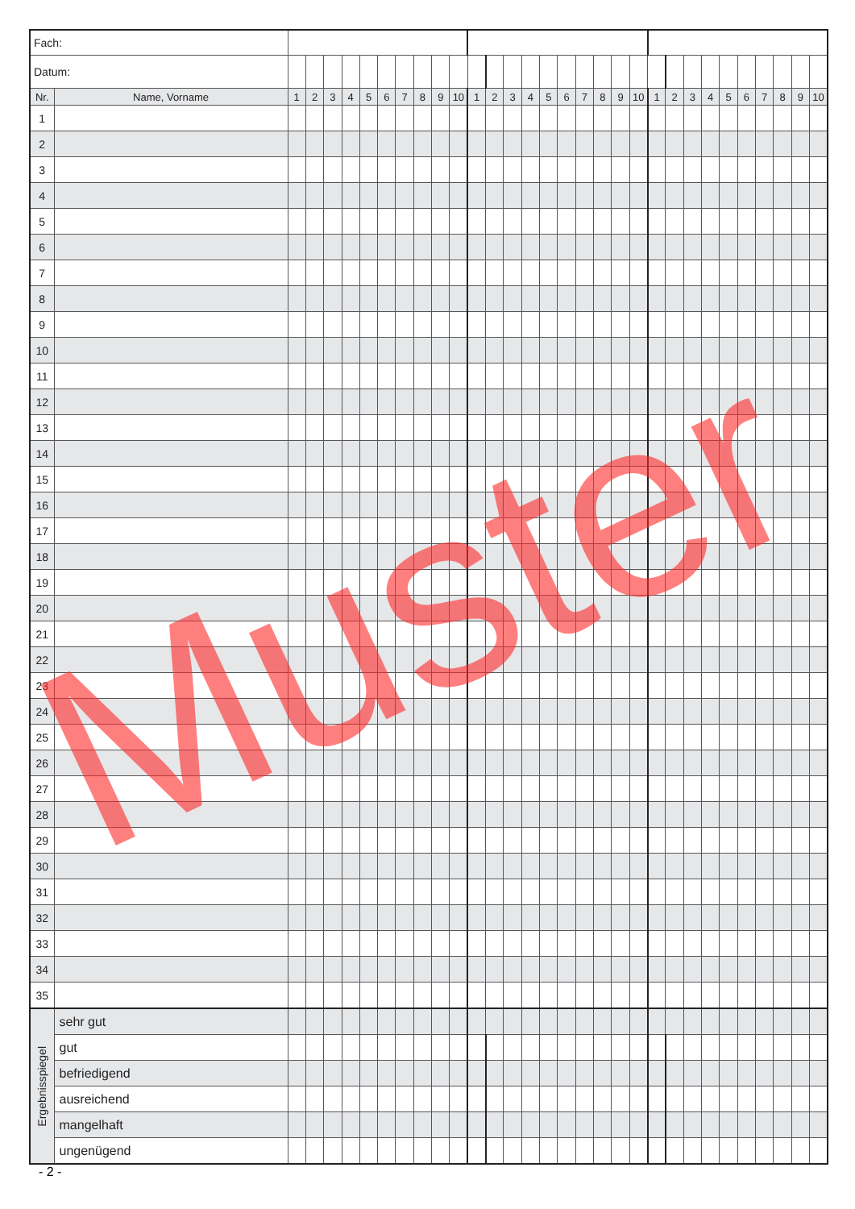| Fach: | | | | | | | | | | | | | | | | | | | | | | | | | | | | | | | |
| Datum: | | | | | | | | | | | | | | | | | | | | | | | | | | | | | | | |
| Nr. | Name, Vorname | 1 | 2 | 3 | 4 | 5 | 6 | 7 | 8 | 9 | 10 | 1 | 2 | 3 | 4 | 5 | 6 | 7 | 8 | 9 | 10 | 1 | 2 | 3 | 4 | 5 | 6 | 7 | 8 | 9 | 10 |
| 1 | | | | | | | | | | | | | | | | | | | | | | | | | | | | | | | |
| 2 | | | | | | | | | | | | | | | | | | | | | | | | | | | | | | | |
| 3 | | | | | | | | | | | | | | | | | | | | | | | | | | | | | | | |
| 4 | | | | | | | | | | | | | | | | | | | | | | | | | | | | | | | |
| 5 | | | | | | | | | | | | | | | | | | | | | | | | | | | | | | | |
| 6 | | | | | | | | | | | | | | | | | | | | | | | | | | | | | | | |
| 7 | | | | | | | | | | | | | | | | | | | | | | | | | | | | | | | |
| 8 | | | | | | | | | | | | | | | | | | | | | | | | | | | | | | | |
| 9 | | | | | | | | | | | | | | | | | | | | | | | | | | | | | | | |
| 10 | | | | | | | | | | | | | | | | | | | | | | | | | | | | | | | |
| 11 | | | | | | | | | | | | | | | | | | | | | | | | | | | | | | | |
| 12 | | | | | | | | | | | | | | | | | | | | | | | | | | | | | | | |
| 13 | | | | | | | | | | | | | | | | | | | | | | | | | | | | | | | |
| 14 | | | | | | | | | | | | | | | | | | | | | | | | | | | | | | | |
| 15 | | | | | | | | | | | | | | | | | | | | | | | | | | | | | | | |
| 16 | | | | | | | | | | | | | | | | | | | | | | | | | | | | | | | |
| 17 | | | | | | | | | | | | | | | | | | | | | | | | | | | | | | | |
| 18 | | | | | | | | | | | | | | | | | | | | | | | | | | | | | | | |
| 19 | | | | | | | | | | | | | | | | | | | | | | | | | | | | | | | |
| 20 | | | | | | | | | | | | | | | | | | | | | | | | | | | | | | | |
| 21 | | | | | | | | | | | | | | | | | | | | | | | | | | | | | | | |
| 22 | | | | | | | | | | | | | | | | | | | | | | | | | | | | | | | |
| 23 | | | | | | | | | | | | | | | | | | | | | | | | | | | | | | | |
| 24 | | | | | | | | | | | | | | | | | | | | | | | | | | | | | | | |
| 25 | | | | | | | | | | | | | | | | | | | | | | | | | | | | | | | |
| 26 | | | | | | | | | | | | | | | | | | | | | | | | | | | | | | | |
| 27 | | | | | | | | | | | | | | | | | | | | | | | | | | | | | | | |
| 28 | | | | | | | | | | | | | | | | | | | | | | | | | | | | | | | |
| 29 | | | | | | | | | | | | | | | | | | | | | | | | | | | | | | | |
| 30 | | | | | | | | | | | | | | | | | | | | | | | | | | | | | | | |
| 31 | | | | | | | | | | | | | | | | | | | | | | | | | | | | | | | |
| 32 | | | | | | | | | | | | | | | | | | | | | | | | | | | | | | | |
| 33 | | | | | | | | | | | | | | | | | | | | | | | | | | | | | | | |
| 34 | | | | | | | | | | | | | | | | | | | | | | | | | | | | | | | |
| 35 | | | | | | | | | | | | | | | | | | | | | | | | | | | | | | | |
| Ergebnisspiegel | sehr gut | | | | | | | | | | | | | | | | | | | | | | | | | | | | | | |
| | gut | | | | | | | | | | | | | | | | | | | | | | | | | | | | | | |
| | befriedigend | | | | | | | | | | | | | | | | | | | | | | | | | | | | | | |
| | ausreichend | | | | | | | | | | | | | | | | | | | | | | | | | | | | | | |
| | mangelhaft | | | | | | | | | | | | | | | | | | | | | | | | | | | | | | |
| | ungenügend | | | | | | | | | | | | | | | | | | | | | | | | | | | | | | |
Muster
- 2 -